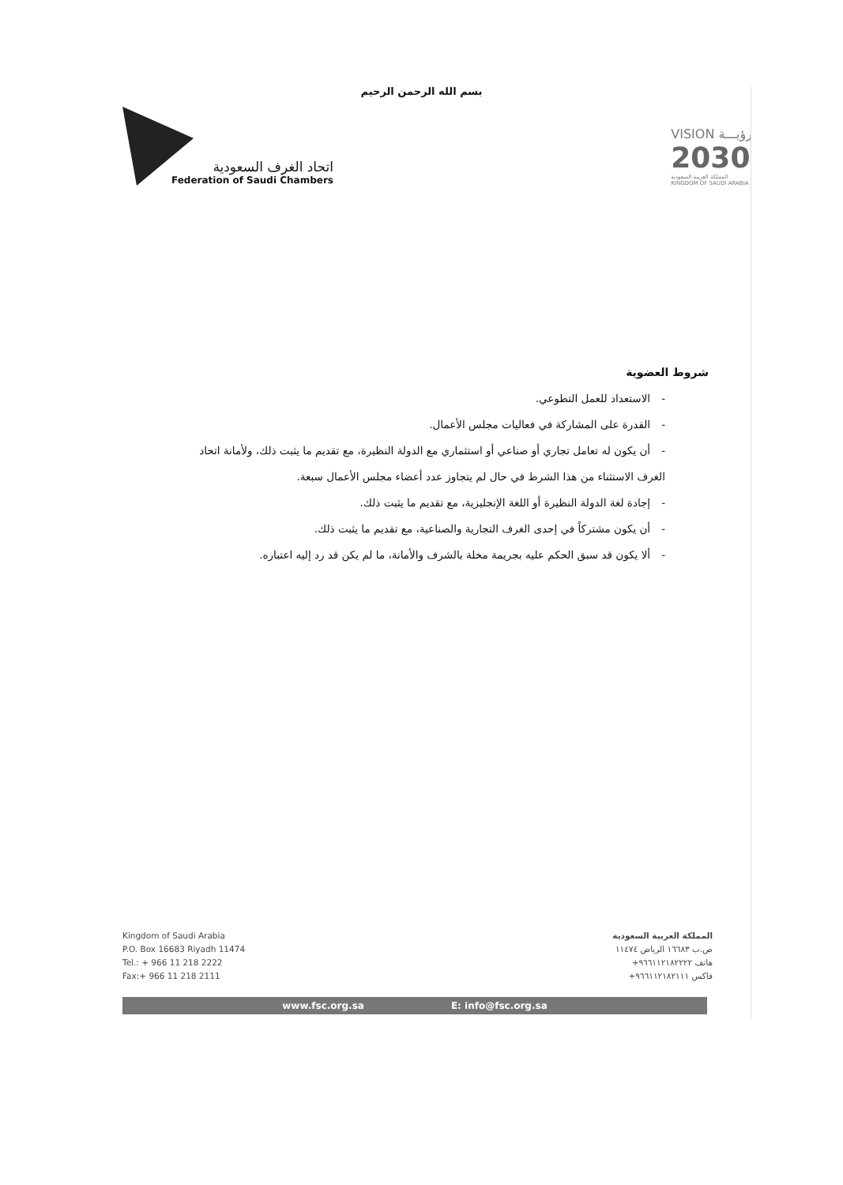بسم الله الرحمن الرحيم
اتحاد الغرف السعودية
Federation of Saudi Chambers
VISION رؤيـــة
2030
المملكة العربية السعودية
KINGDOM OF SAUDI ARABIA
شروط العضوية
-الاستعداد للعمل التطوعي.
-القدرة على المشاركة في فعاليات مجلس الأعمال.
-أن يكون له تعامل تجاري أو صناعي أو استثماري مع الدولة النظيرة، مع تقديم ما يثبت ذلك، ولأمانة اتحاد الغرف الاستثناء من هذا الشرط في حال لم يتجاوز عدد أعضاء مجلس الأعمال سبعة.
-إجادة لغة الدولة النظيرة أو اللغة الإنجليزية، مع تقديم ما يثبت ذلك.
-أن يكون مشتركاً في إحدى الغرف التجارية والصناعية، مع تقديم ما يثبت ذلك.
-ألا يكون قد سبق الحكم عليه بجريمة مخلة بالشرف والأمانة، ما لم يكن قد رد إليه اعتباره.
Kingdom of Saudi Arabia
P.O. Box 16683 Riyadh 11474
Tel.: + 966 11 218 2222
Fax:+ 966 11 218 2111
المملكة العربية السعودية
ص.ب ١٦٦٨٣ الرياض ١١٤٧٤
هاتف ٩٦٦١١٢١٨٢٢٢٢+
فاكس ٩٦٦١١٢١٨٢١١١+
www.fsc.org.sa E: info@fsc.org.sa